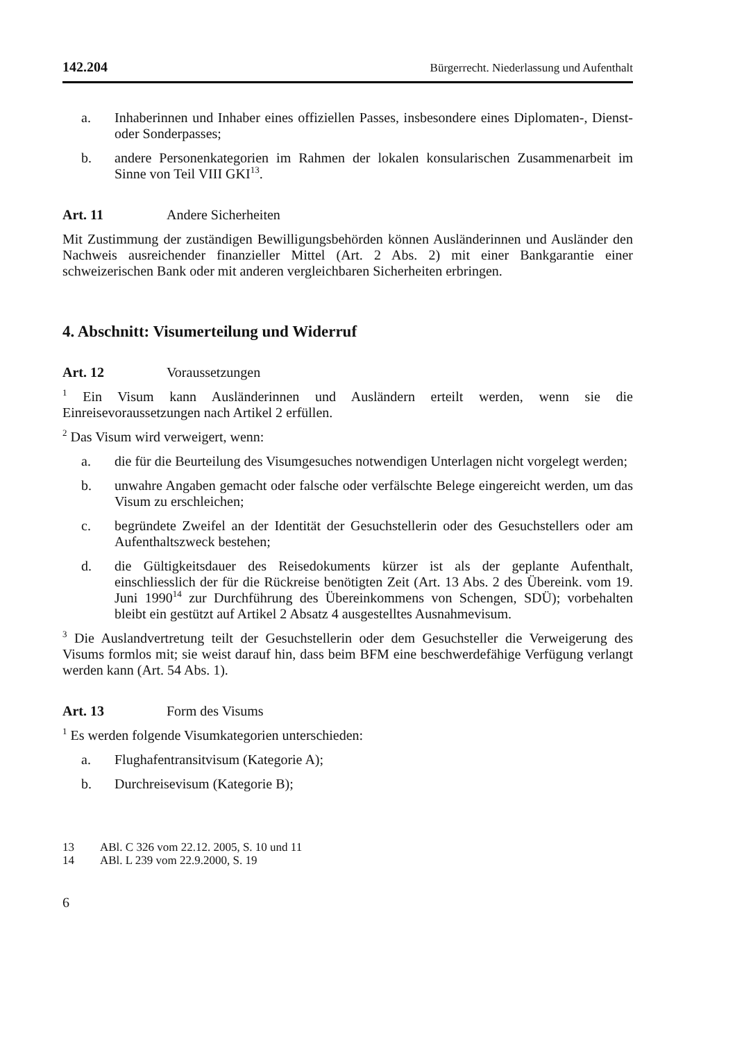142.204 Bürgerrecht. Niederlassung und Aufenthalt
a. Inhaberinnen und Inhaber eines offiziellen Passes, insbesondere eines Diplomaten-, Dienst- oder Sonderpasses;
b. andere Personenkategorien im Rahmen der lokalen konsularischen Zusammenarbeit im Sinne von Teil VIII GKI<sup>13</sup>.
Art. 11 Andere Sicherheiten
Mit Zustimmung der zuständigen Bewilligungsbehörden können Ausländerinnen und Ausländer den Nachweis ausreichender finanzieller Mittel (Art. 2 Abs. 2) mit einer Bankgarantie einer schweizerischen Bank oder mit anderen vergleichbaren Sicherheiten erbringen.
4. Abschnitt: Visumerteilung und Widerruf
Art. 12 Voraussetzungen
<sup>1</sup> Ein Visum kann Ausländerinnen und Ausländern erteilt werden, wenn sie die Einreisevoraussetzungen nach Artikel 2 erfüllen.
<sup>2</sup> Das Visum wird verweigert, wenn:
a. die für die Beurteilung des Visumgesuches notwendigen Unterlagen nicht vorgelegt werden;
b. unwahre Angaben gemacht oder falsche oder verfälschte Belege eingereicht werden, um das Visum zu erschleichen;
c. begründete Zweifel an der Identität der Gesuchstellerin oder des Gesuchstellers oder am Aufenthaltszweck bestehen;
d. die Gültigkeitsdauer des Reisedokuments kürzer ist als der geplante Aufenthalt, einschliesslich der für die Rückreise benötigten Zeit (Art. 13 Abs. 2 des Übereink. vom 19. Juni 1990<sup>14</sup> zur Durchführung des Übereinkommens von Schengen, SDÜ); vorbehalten bleibt ein gestützt auf Artikel 2 Absatz 4 ausgestelltes Ausnahmevisum.
<sup>3</sup> Die Auslandvertretung teilt der Gesuchstellerin oder dem Gesuchsteller die Verweigerung des Visums formlos mit; sie weist darauf hin, dass beim BFM eine beschwerdefähige Verfügung verlangt werden kann (Art. 54 Abs. 1).
Art. 13 Form des Visums
<sup>1</sup> Es werden folgende Visumkategorien unterschieden:
a. Flughafentransitvisum (Kategorie A);
b. Durchreisevisum (Kategorie B);
13 ABl. C 326 vom 22.12. 2005, S. 10 und 11
14 ABl. L 239 vom 22.9.2000, S. 19
6